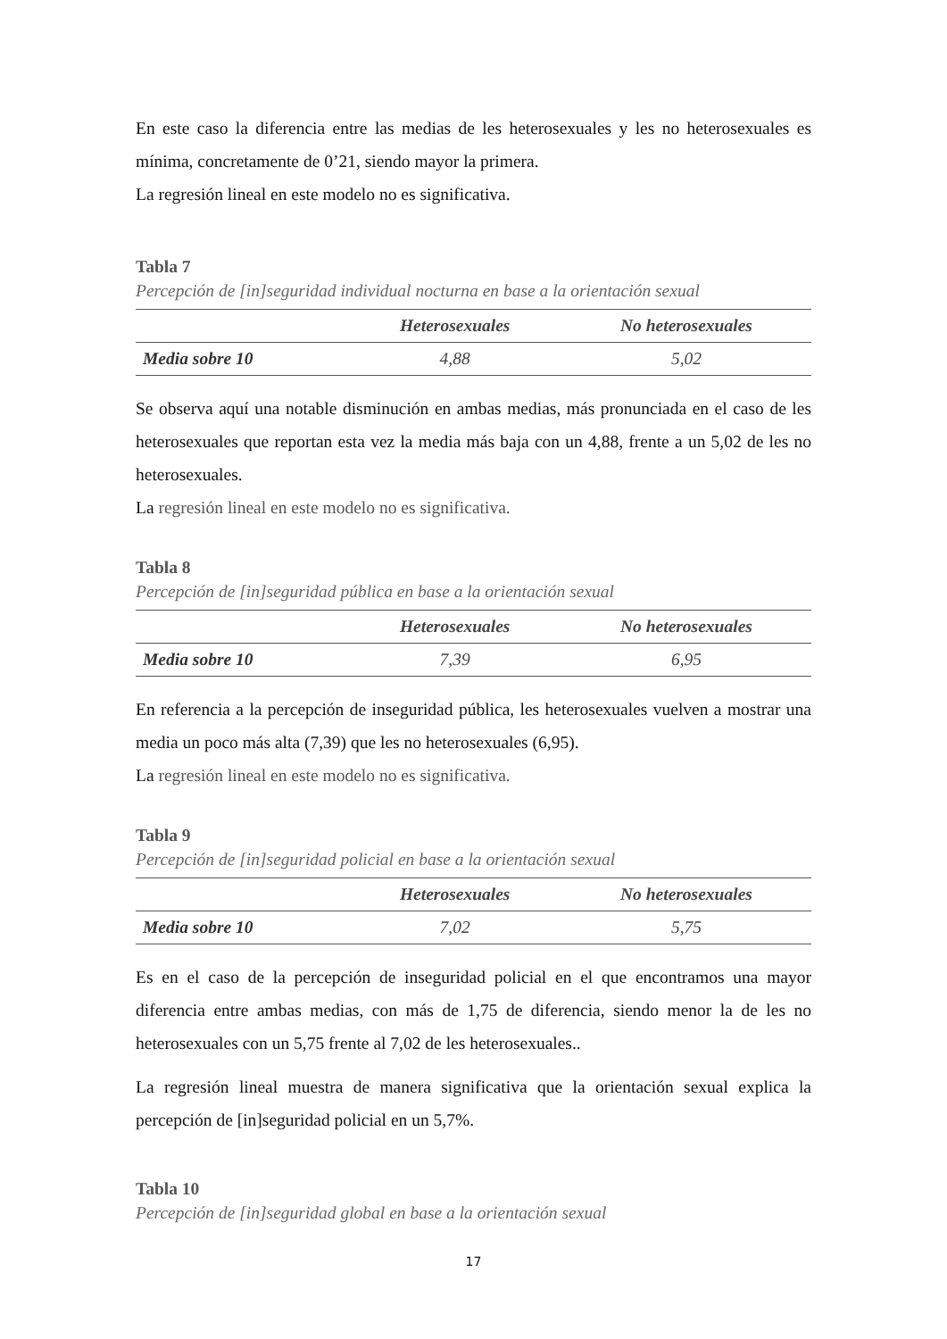En este caso la diferencia entre las medias de les heterosexuales y les no heterosexuales es mínima, concretamente de 0’21, siendo mayor la primera.
La regresión lineal en este modelo no es significativa.
Tabla 7
Percepción de [in]seguridad individual nocturna en base a la orientación sexual
| | Heterosexuales | No heterosexuales |
| --- | --- | --- |
| Media sobre 10 | 4,88 | 5,02 |
Se observa aquí una notable disminución en ambas medias, más pronunciada en el caso de les heterosexuales que reportan esta vez la media más baja con un 4,88, frente a un 5,02 de les no heterosexuales.
La regresión lineal en este modelo no es significativa.
Tabla 8
Percepción de [in]seguridad pública en base a la orientación sexual
| | Heterosexuales | No heterosexuales |
| --- | --- | --- |
| Media sobre 10 | 7,39 | 6,95 |
En referencia a la percepción de inseguridad pública, les heterosexuales vuelven a mostrar una media un poco más alta (7,39) que les no heterosexuales (6,95).
La regresión lineal en este modelo no es significativa.
Tabla 9
Percepción de [in]seguridad policial en base a la orientación sexual
| | Heterosexuales | No heterosexuales |
| --- | --- | --- |
| Media sobre 10 | 7,02 | 5,75 |
Es en el caso de la percepción de inseguridad policial en el que encontramos una mayor diferencia entre ambas medias, con más de 1,75 de diferencia, siendo menor la de les no heterosexuales con un 5,75 frente al 7,02 de les heterosexuales..
La regresión lineal muestra de manera significativa que la orientación sexual explica la percepción de [in]seguridad policial en un 5,7%.
Tabla 10
Percepción de [in]seguridad global en base a la orientación sexual
17